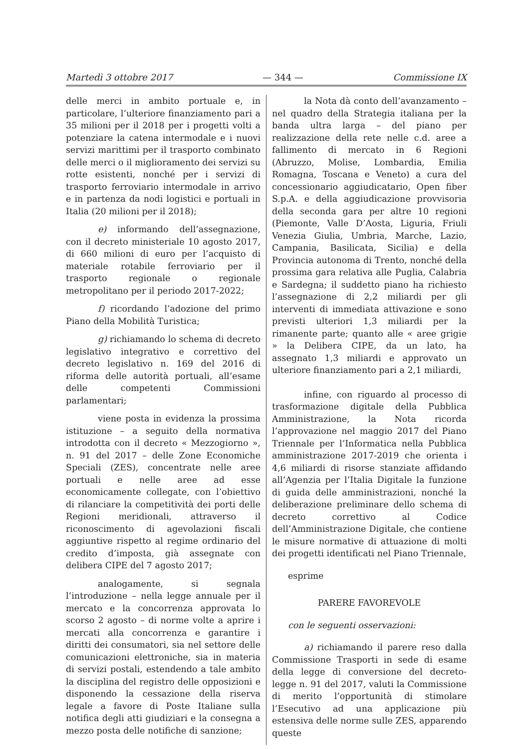Martedì 3 ottobre 2017 — 344 — Commissione IX
delle merci in ambito portuale e, in particolare, l’ulteriore finanziamento pari a 35 milioni per il 2018 per i progetti volti a potenziare la catena intermodale e i nuovi servizi marittimi per il trasporto combinato delle merci o il miglioramento dei servizi su rotte esistenti, nonché per i servizi di trasporto ferroviario intermodale in arrivo e in partenza da nodi logistici e portuali in Italia (20 milioni per il 2018);
e) informando dell’assegnazione, con il decreto ministeriale 10 agosto 2017, di 660 milioni di euro per l’acquisto di materiale rotabile ferroviario per il trasporto regionale o regionale metropolitano per il periodo 2017-2022;
f) ricordando l’adozione del primo Piano della Mobilità Turistica;
g) richiamando lo schema di decreto legislativo integrativo e correttivo del decreto legislativo n. 169 del 2016 di riforma delle autorità portuali, all’esame delle competenti Commissioni parlamentari;
viene posta in evidenza la prossima istituzione – a seguito della normativa introdotta con il decreto « Mezzogiorno », n. 91 del 2017 – delle Zone Economiche Speciali (ZES), concentrate nelle aree portuali e nelle aree ad esse economicamente collegate, con l’obiettivo di rilanciare la competitività dei porti delle Regioni meridionali, attraverso il riconoscimento di agevolazioni fiscali aggiuntive rispetto al regime ordinario del credito d’imposta, già assegnate con delibera CIPE del 7 agosto 2017;
analogamente, si segnala l’introduzione – nella legge annuale per il mercato e la concorrenza approvata lo scorso 2 agosto – di norme volte a aprire i mercati alla concorrenza e garantire i diritti dei consumatori, sia nel settore delle comunicazioni elettroniche, sia in materia di servizi postali, estendendo a tale ambito la disciplina del registro delle opposizioni e disponendo la cessazione della riserva legale a favore di Poste Italiane sulla notifica degli atti giudiziari e la consegna a mezzo posta delle notifiche di sanzione;
la Nota dà conto dell’avanzamento – nel quadro della Strategia italiana per la banda ultra larga – del piano per realizzazione della rete nelle c.d. aree a fallimento di mercato in 6 Regioni (Abruzzo, Molise, Lombardia, Emilia Romagna, Toscana e Veneto) a cura del concessionario aggiudicatario, Open fiber S.p.A. e della aggiudicazione provvisoria della seconda gara per altre 10 regioni (Piemonte, Valle D’Aosta, Liguria, Friuli Venezia Giulia, Umbria, Marche, Lazio, Campania, Basilicata, Sicilia) e della Provincia autonoma di Trento, nonché della prossima gara relativa alle Puglia, Calabria e Sardegna; il suddetto piano ha richiesto l’assegnazione di 2,2 miliardi per gli interventi di immediata attivazione e sono previsti ulteriori 1,3 miliardi per la rimanente parte; quanto alle « aree grigie » la Delibera CIPE, da un lato, ha assegnato 1,3 miliardi e approvato un ulteriore finanziamento pari a 2,1 miliardi,
infine, con riguardo al processo di trasformazione digitale della Pubblica Amministrazione, la Nota ricorda l’approvazione nel maggio 2017 del Piano Triennale per l’Informatica nella Pubblica amministrazione 2017-2019 che orienta i 4,6 miliardi di risorse stanziate affidando all’Agenzia per l’Italia Digitale la funzione di guida delle amministrazioni, nonché la deliberazione preliminare dello schema di decreto correttivo al Codice dell’Amministrazione Digitale, che contiene le misure normative di attuazione di molti dei progetti identificati nel Piano Triennale,
esprime
PARERE FAVOREVOLE
con le seguenti osservazioni:
a) richiamando il parere reso dalla Commissione Trasporti in sede di esame della legge di conversione del decreto-legge n. 91 del 2017, valuti la Commissione di merito l’opportunità di stimolare l’Esecutivo ad una applicazione più estensiva delle norme sulle ZES, apparendo queste